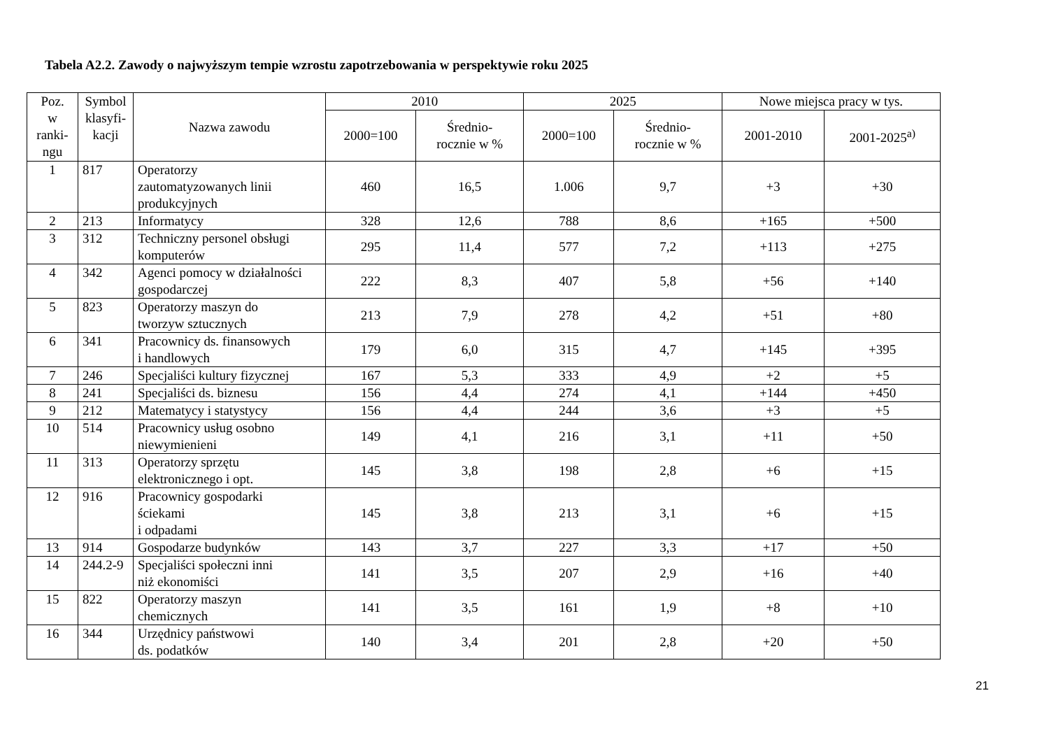Tabela A2.2. Zawody o najwyższym tempie wzrostu zapotrzebowania w perspektywie roku 2025
| Poz. w ranki- ngu | Symbol klasyfi- kacji | Nazwa zawodu | 2010 | | 2025 | | Nowe miejsca pracy w tys. | |
| --- | --- | --- | --- | --- | --- | --- | --- | --- |
| | | | 2000=100 | Średnio- rocznie w % | 2000=100 | Średnio- rocznie w % | 2001-2010 | 2001-2025<sup>a)</sup> |
| 1 | 817 | Operatorzy zautomatyzowanych linii produkcyjnych | 460 | 16,5 | 1.006 | 9,7 | +3 | +30 |
| 2 | 213 | Informatycy | 328 | 12,6 | 788 | 8,6 | +165 | +500 |
| 3 | 312 | Techniczny personel obsługi komputerów | 295 | 11,4 | 577 | 7,2 | +113 | +275 |
| 4 | 342 | Agenci pomocy w działalności gospodarczej | 222 | 8,3 | 407 | 5,8 | +56 | +140 |
| 5 | 823 | Operatorzy maszyn do tworzyw sztucznych | 213 | 7,9 | 278 | 4,2 | +51 | +80 |
| 6 | 341 | Pracownicy ds. finansowych i handlowych | 179 | 6,0 | 315 | 4,7 | +145 | +395 |
| 7 | 246 | Specjaliści kultury fizycznej | 167 | 5,3 | 333 | 4,9 | +2 | +5 |
| 8 | 241 | Specjaliści ds. biznesu | 156 | 4,4 | 274 | 4,1 | +144 | +450 |
| 9 | 212 | Matematycy i statystycy | 156 | 4,4 | 244 | 3,6 | +3 | +5 |
| 10 | 514 | Pracownicy usług osobno niewymienieni | 149 | 4,1 | 216 | 3,1 | +11 | +50 |
| 11 | 313 | Operatorzy sprzętu elektronicznego i opt. | 145 | 3,8 | 198 | 2,8 | +6 | +15 |
| 12 | 916 | Pracownicy gospodarki ściekami i odpadami | 145 | 3,8 | 213 | 3,1 | +6 | +15 |
| 13 | 914 | Gospodarze budynków | 143 | 3,7 | 227 | 3,3 | +17 | +50 |
| 14 | 244.2-9 | Specjaliści społeczni inni niż ekonomiści | 141 | 3,5 | 207 | 2,9 | +16 | +40 |
| 15 | 822 | Operatorzy maszyn chemicznych | 141 | 3,5 | 161 | 1,9 | +8 | +10 |
| 16 | 344 | Urzędnicy państwowi ds. podatków | 140 | 3,4 | 201 | 2,8 | +20 | +50 |
21